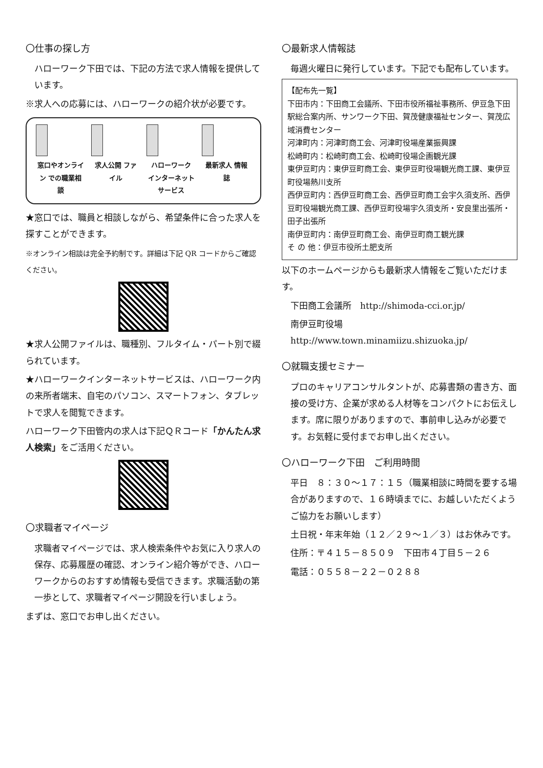〇仕事の探し方
ハローワーク下田では、下記の方法で求人情報を提供しています。
※求人への応募には、ハローワークの紹介状が必要です。
窓口やオンライン での職業相談 求人公開 ファイル ハローワーク インターネットサービス 最新求人 情報誌
★窓口では、職員と相談しながら、希望条件に合った求人を探すことができます。
※オンライン相談は完全予約制です。詳細は下記 QR コードからご確認ください。
★求人公開ファイルは、職種別、フルタイム・パート別で綴られています。
★ハローワークインターネットサービスは、ハローワーク内の来所者端末、自宅のパソコン、スマートフォン、タブレットで求人を閲覧できます。
ハローワーク下田管内の求人は下記ＱＲコード「かんたん求人検索」をご活用ください。
〇求職者マイページ
求職者マイページでは、求人検索条件やお気に入り求人の保存、応募履歴の確認、オンライン紹介等ができ、ハローワークからのおすすめ情報も受信できます。求職活動の第一歩として、求職者マイページ開設を行いましょう。
まずは、窓口でお申し出ください。
〇最新求人情報誌
毎週火曜日に発行しています。下記でも配布しています。
【配布先一覧】
下田市内：下田商工会議所、下田市役所福祉事務所、伊豆急下田駅総合案内所、サンワーク下田、賀茂健康福祉センター、賀茂広域消費センター
河津町内：河津町商工会、河津町役場産業振興課
松崎町内：松崎町商工会、松崎町役場企画観光課
東伊豆町内：東伊豆町商工会、東伊豆町役場観光商工課、東伊豆町役場熱川支所
西伊豆町内：西伊豆町商工会、西伊豆町商工会宇久須支所、西伊豆町役場観光商工課、西伊豆町役場宇久須支所・安良里出張所・田子出張所
南伊豆町内：南伊豆町商工会、南伊豆町商工観光課
そ の 他：伊豆市役所土肥支所
以下のホームページからも最新求人情報をご覧いただけます。
下田商工会議所　http://shimoda-cci.or.jp/
南伊豆町役場　http://www.town.minamiizu.shizuoka.jp/
〇就職支援セミナー
プロのキャリアコンサルタントが、応募書類の書き方、面接の受け方、企業が求める人材等をコンパクトにお伝えします。席に限りがありますので、事前申し込みが必要です。お気軽に受付までお申し出ください。
〇ハローワーク下田　ご利用時間
平日　８：３０～１７：１５（職業相談に時間を要する場合がありますので、１６時頃までに、お越しいただくようご協力をお願いします）
土日祝・年末年始（１２／２９～１／３）はお休みです。
住所：〒４１５－８５０９　下田市４丁目５－２６
電話：０５５８－２２－０２８８